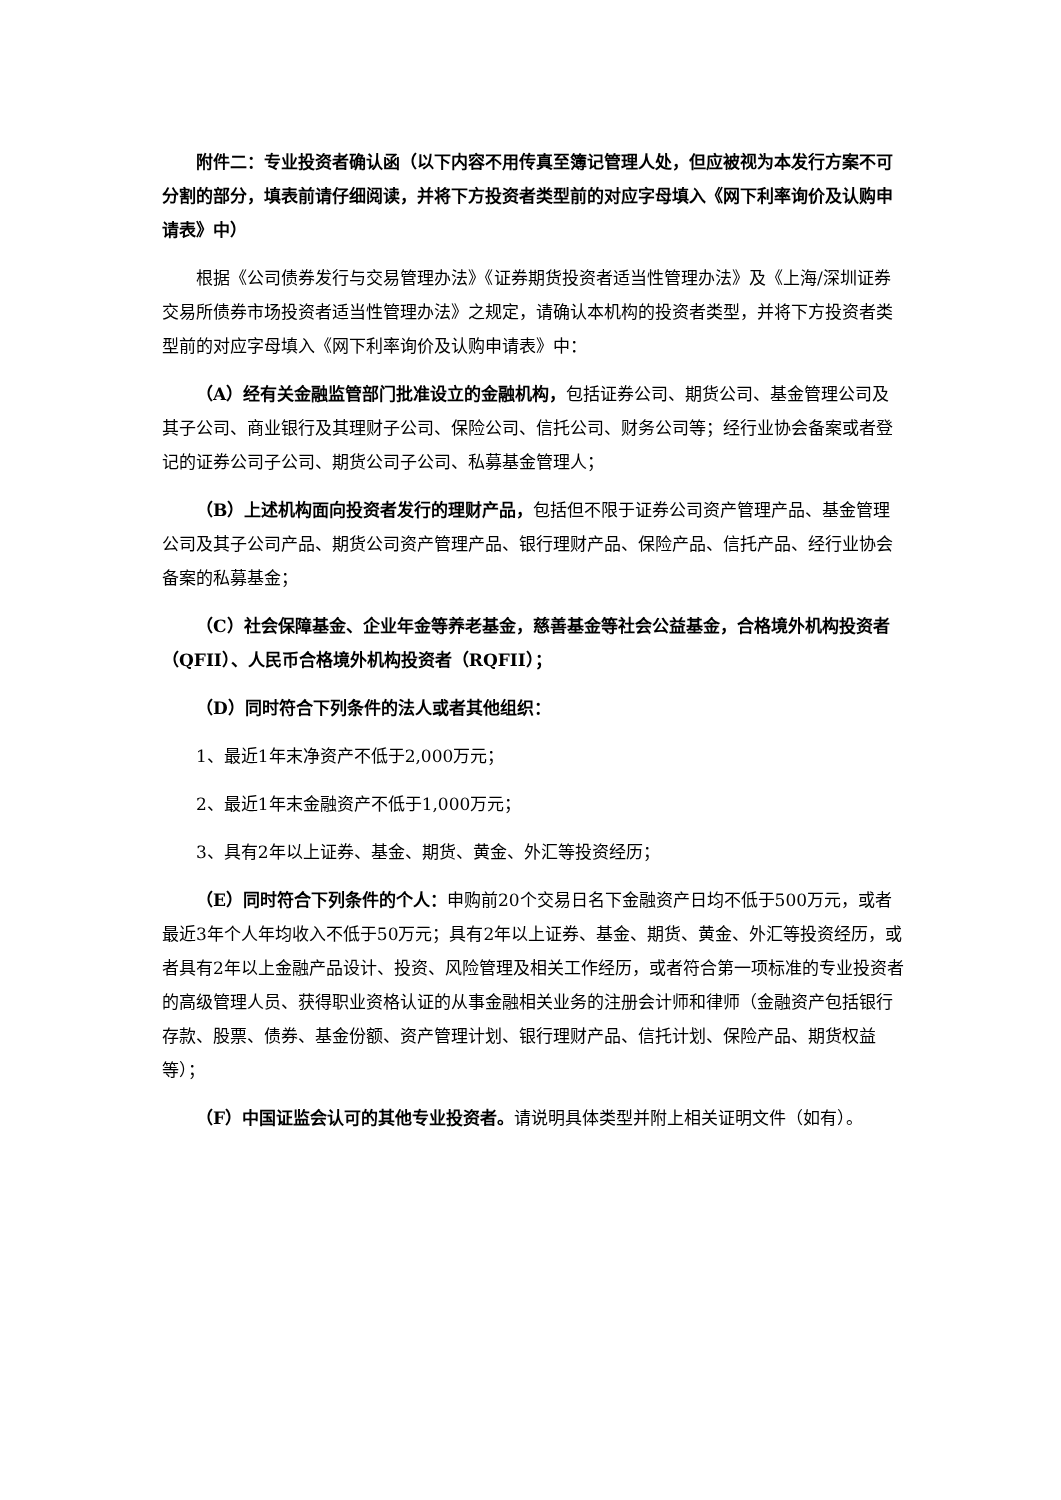附件二：专业投资者确认函（以下内容不用传真至簿记管理人处，但应被视为本发行方案不可分割的部分，填表前请仔细阅读，并将下方投资者类型前的对应字母填入《网下利率询价及认购申请表》中）
根据《公司债券发行与交易管理办法》《证券期货投资者适当性管理办法》及《上海/深圳证券交易所债券市场投资者适当性管理办法》之规定，请确认本机构的投资者类型，并将下方投资者类型前的对应字母填入《网下利率询价及认购申请表》中：
（A）经有关金融监管部门批准设立的金融机构，包括证券公司、期货公司、基金管理公司及其子公司、商业银行及其理财子公司、保险公司、信托公司、财务公司等；经行业协会备案或者登记的证券公司子公司、期货公司子公司、私募基金管理人；
（B）上述机构面向投资者发行的理财产品，包括但不限于证券公司资产管理产品、基金管理公司及其子公司产品、期货公司资产管理产品、银行理财产品、保险产品、信托产品、经行业协会备案的私募基金；
（C）社会保障基金、企业年金等养老基金，慈善基金等社会公益基金，合格境外机构投资者（QFII）、人民币合格境外机构投资者（RQFII）；
（D）同时符合下列条件的法人或者其他组织：
1、最近1年末净资产不低于2,000万元；
2、最近1年末金融资产不低于1,000万元；
3、具有2年以上证券、基金、期货、黄金、外汇等投资经历；
（E）同时符合下列条件的个人：申购前20个交易日名下金融资产日均不低于500万元，或者最近3年个人年均收入不低于50万元；具有2年以上证券、基金、期货、黄金、外汇等投资经历，或者具有2年以上金融产品设计、投资、风险管理及相关工作经历，或者符合第一项标准的专业投资者的高级管理人员、获得职业资格认证的从事金融相关业务的注册会计师和律师（金融资产包括银行存款、股票、债券、基金份额、资产管理计划、银行理财产品、信托计划、保险产品、期货权益等）；
（F）中国证监会认可的其他专业投资者。请说明具体类型并附上相关证明文件（如有）。